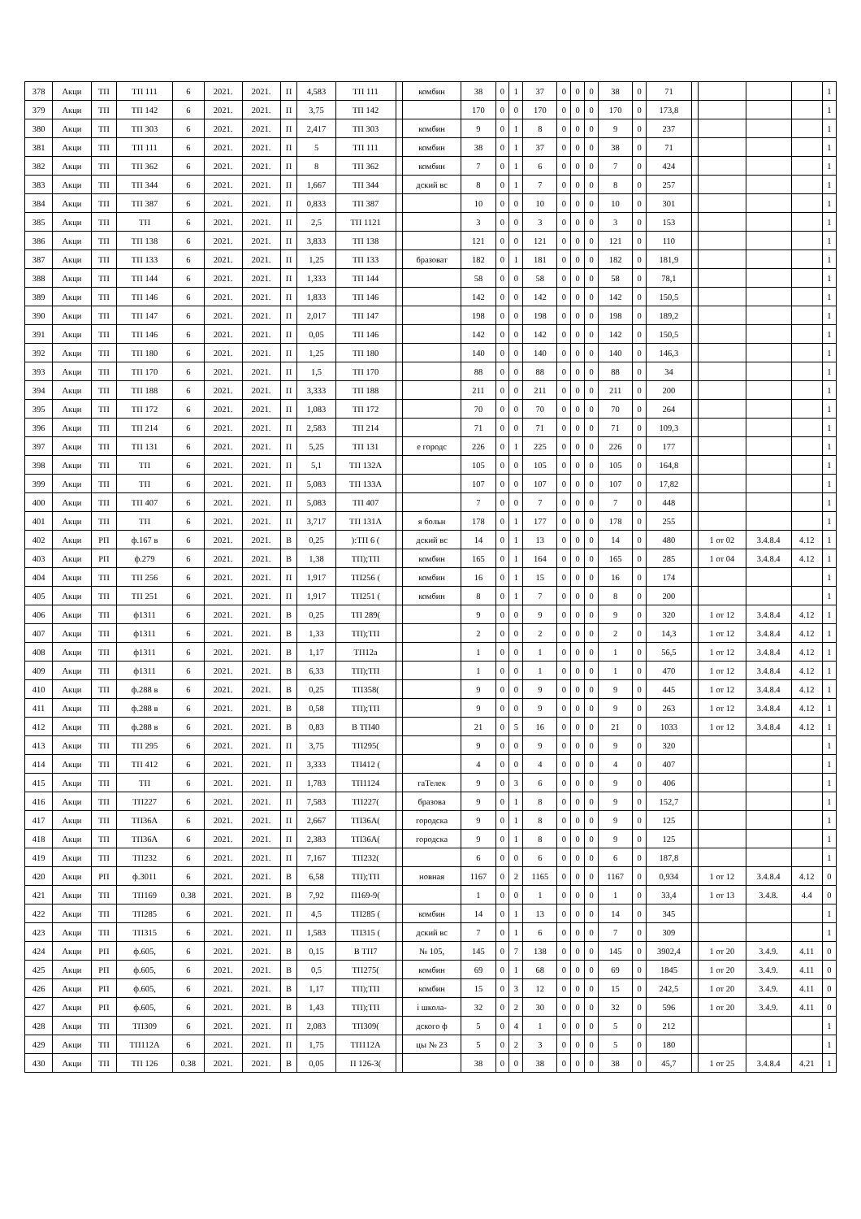| 378 | Акци | ТП | ТП 111 | 6 | 2021. | 2021. | П | 4,583 | ТП 111 | | комбин | 38 | 0 | 1 | 37 | 0 | 0 | 0 | 38 | 0 | 71 | | | | | 1 |
| 379 | Акци | ТП | ТП 142 | 6 | 2021. | 2021. | П | 3,75 | ТП 142 | | | 170 | 0 | 0 | 170 | 0 | 0 | 0 | 170 | 0 | 173,8 | | | | | 1 |
| 380 | Акци | ТП | ТП 303 | 6 | 2021. | 2021. | П | 2,417 | ТП 303 | | комбин | 9 | 0 | 1 | 8 | 0 | 0 | 0 | 9 | 0 | 237 | | | | | 1 |
| 381 | Акци | ТП | ТП 111 | 6 | 2021. | 2021. | П | 5 | ТП 111 | | комбин | 38 | 0 | 1 | 37 | 0 | 0 | 0 | 38 | 0 | 71 | | | | | 1 |
| 382 | Акци | ТП | ТП 362 | 6 | 2021. | 2021. | П | 8 | ТП 362 | | комбин | 7 | 0 | 1 | 6 | 0 | 0 | 0 | 7 | 0 | 424 | | | | | 1 |
| 383 | Акци | ТП | ТП 344 | 6 | 2021. | 2021. | П | 1,667 | ТП 344 | | дский вс | 8 | 0 | 1 | 7 | 0 | 0 | 0 | 8 | 0 | 257 | | | | | 1 |
| 384 | Акци | ТП | ТП 387 | 6 | 2021. | 2021. | П | 0,833 | ТП 387 | | | 10 | 0 | 0 | 10 | 0 | 0 | 0 | 10 | 0 | 301 | | | | | 1 |
| 385 | Акци | ТП | ТП | 6 | 2021. | 2021. | П | 2,5 | ТП 1121 | | | 3 | 0 | 0 | 3 | 0 | 0 | 0 | 3 | 0 | 153 | | | | | 1 |
| 386 | Акци | ТП | ТП 138 | 6 | 2021. | 2021. | П | 3,833 | ТП 138 | | | 121 | 0 | 0 | 121 | 0 | 0 | 0 | 121 | 0 | 110 | | | | | 1 |
| 387 | Акци | ТП | ТП 133 | 6 | 2021. | 2021. | П | 1,25 | ТП 133 | | бразоват | 182 | 0 | 1 | 181 | 0 | 0 | 0 | 182 | 0 | 181,9 | | | | | 1 |
| 388 | Акци | ТП | ТП 144 | 6 | 2021. | 2021. | П | 1,333 | ТП 144 | | | 58 | 0 | 0 | 58 | 0 | 0 | 0 | 58 | 0 | 78,1 | | | | | 1 |
| 389 | Акци | ТП | ТП 146 | 6 | 2021. | 2021. | П | 1,833 | ТП 146 | | | 142 | 0 | 0 | 142 | 0 | 0 | 0 | 142 | 0 | 150,5 | | | | | 1 |
| 390 | Акци | ТП | ТП 147 | 6 | 2021. | 2021. | П | 2,017 | ТП 147 | | | 198 | 0 | 0 | 198 | 0 | 0 | 0 | 198 | 0 | 189,2 | | | | | 1 |
| 391 | Акци | ТП | ТП 146 | 6 | 2021. | 2021. | П | 0,05 | ТП 146 | | | 142 | 0 | 0 | 142 | 0 | 0 | 0 | 142 | 0 | 150,5 | | | | | 1 |
| 392 | Акци | ТП | ТП 180 | 6 | 2021. | 2021. | П | 1,25 | ТП 180 | | | 140 | 0 | 0 | 140 | 0 | 0 | 0 | 140 | 0 | 146,3 | | | | | 1 |
| 393 | Акци | ТП | ТП 170 | 6 | 2021. | 2021. | П | 1,5 | ТП 170 | | | 88 | 0 | 0 | 88 | 0 | 0 | 0 | 88 | 0 | 34 | | | | | 1 |
| 394 | Акци | ТП | ТП 188 | 6 | 2021. | 2021. | П | 3,333 | ТП 188 | | | 211 | 0 | 0 | 211 | 0 | 0 | 0 | 211 | 0 | 200 | | | | | 1 |
| 395 | Акци | ТП | ТП 172 | 6 | 2021. | 2021. | П | 1,083 | ТП 172 | | | 70 | 0 | 0 | 70 | 0 | 0 | 0 | 70 | 0 | 264 | | | | | 1 |
| 396 | Акци | ТП | ТП 214 | 6 | 2021. | 2021. | П | 2,583 | ТП 214 | | | 71 | 0 | 0 | 71 | 0 | 0 | 0 | 71 | 0 | 109,3 | | | | | 1 |
| 397 | Акци | ТП | ТП 131 | 6 | 2021. | 2021. | П | 5,25 | ТП 131 | | е городс | 226 | 0 | 1 | 225 | 0 | 0 | 0 | 226 | 0 | 177 | | | | | 1 |
| 398 | Акци | ТП | ТП | 6 | 2021. | 2021. | П | 5,1 | ТП 132А | | | 105 | 0 | 0 | 105 | 0 | 0 | 0 | 105 | 0 | 164,8 | | | | | 1 |
| 399 | Акци | ТП | ТП | 6 | 2021. | 2021. | П | 5,083 | ТП 133А | | | 107 | 0 | 0 | 107 | 0 | 0 | 0 | 107 | 0 | 17,82 | | | | | 1 |
| 400 | Акци | ТП | ТП 407 | 6 | 2021. | 2021. | П | 5,083 | ТП 407 | | | 7 | 0 | 0 | 7 | 0 | 0 | 0 | 7 | 0 | 448 | | | | | 1 |
| 401 | Акци | ТП | ТП | 6 | 2021. | 2021. | П | 3,717 | ТП 131А | | я больн | 178 | 0 | 1 | 177 | 0 | 0 | 0 | 178 | 0 | 255 | | | | | 1 |
| 402 | Акци | РП | ф.167 в | 6 | 2021. | 2021. | В | 0,25 | ):ТП 6 ( | | дский вс | 14 | 0 | 1 | 13 | 0 | 0 | 0 | 14 | 0 | 480 | | 1 от 02 | 3.4.8.4 | 4.12 | 1 |
| 403 | Акци | РП | ф.279 | 6 | 2021. | 2021. | В | 1,38 | ТП);ТП | | комбин | 165 | 0 | 1 | 164 | 0 | 0 | 0 | 165 | 0 | 285 | | 1 от 04 | 3.4.8.4 | 4.12 | 1 |
| 404 | Акци | ТП | ТП 256 | 6 | 2021. | 2021. | П | 1,917 | ТП256 ( | | комбин | 16 | 0 | 1 | 15 | 0 | 0 | 0 | 16 | 0 | 174 | | | | | 1 |
| 405 | Акци | ТП | ТП 251 | 6 | 2021. | 2021. | П | 1,917 | ТП251 ( | | комбин | 8 | 0 | 1 | 7 | 0 | 0 | 0 | 8 | 0 | 200 | | | | | 1 |
| 406 | Акци | ТП | ф1311 | 6 | 2021. | 2021. | В | 0,25 | ТП 289( | | | 9 | 0 | 0 | 9 | 0 | 0 | 0 | 9 | 0 | 320 | | 1 от 12 | 3.4.8.4 | 4.12 | 1 |
| 407 | Акци | ТП | ф1311 | 6 | 2021. | 2021. | В | 1,33 | ТП);ТП | | | 2 | 0 | 0 | 2 | 0 | 0 | 0 | 2 | 0 | 14,3 | | 1 от 12 | 3.4.8.4 | 4.12 | 1 |
| 408 | Акци | ТП | ф1311 | 6 | 2021. | 2021. | В | 1,17 | ТП12а | | | 1 | 0 | 0 | 1 | 0 | 0 | 0 | 1 | 0 | 56,5 | | 1 от 12 | 3.4.8.4 | 4.12 | 1 |
| 409 | Акци | ТП | ф1311 | 6 | 2021. | 2021. | В | 6,33 | ТП);ТП | | | 1 | 0 | 0 | 1 | 0 | 0 | 0 | 1 | 0 | 470 | | 1 от 12 | 3.4.8.4 | 4.12 | 1 |
| 410 | Акци | ТП | ф.288 в | 6 | 2021. | 2021. | В | 0,25 | ТП358( | | | 9 | 0 | 0 | 9 | 0 | 0 | 0 | 9 | 0 | 445 | | 1 от 12 | 3.4.8.4 | 4.12 | 1 |
| 411 | Акци | ТП | ф.288 в | 6 | 2021. | 2021. | В | 0,58 | ТП);ТП | | | 9 | 0 | 0 | 9 | 0 | 0 | 0 | 9 | 0 | 263 | | 1 от 12 | 3.4.8.4 | 4.12 | 1 |
| 412 | Акци | ТП | ф.288 в | 6 | 2021. | 2021. | В | 0,83 | В ТП40 | | | 21 | 0 | 5 | 16 | 0 | 0 | 0 | 21 | 0 | 1033 | | 1 от 12 | 3.4.8.4 | 4.12 | 1 |
| 413 | Акци | ТП | ТП 295 | 6 | 2021. | 2021. | П | 3,75 | ТП295( | | | 9 | 0 | 0 | 9 | 0 | 0 | 0 | 9 | 0 | 320 | | | | | 1 |
| 414 | Акци | ТП | ТП 412 | 6 | 2021. | 2021. | П | 3,333 | ТП412 ( | | | 4 | 0 | 0 | 4 | 0 | 0 | 0 | 4 | 0 | 407 | | | | | 1 |
| 415 | Акци | ТП | ТП | 6 | 2021. | 2021. | П | 1,783 | ТП1124 | | гаТелек | 9 | 0 | 3 | 6 | 0 | 0 | 0 | 9 | 0 | 406 | | | | | 1 |
| 416 | Акци | ТП | ТП227 | 6 | 2021. | 2021. | П | 7,583 | ТП227( | | бразова | 9 | 0 | 1 | 8 | 0 | 0 | 0 | 9 | 0 | 152,7 | | | | | 1 |
| 417 | Акци | ТП | ТП36А | 6 | 2021. | 2021. | П | 2,667 | ТП36А( | | городска | 9 | 0 | 1 | 8 | 0 | 0 | 0 | 9 | 0 | 125 | | | | | 1 |
| 418 | Акци | ТП | ТП36А | 6 | 2021. | 2021. | П | 2,383 | ТП36А( | | городска | 9 | 0 | 1 | 8 | 0 | 0 | 0 | 9 | 0 | 125 | | | | | 1 |
| 419 | Акци | ТП | ТП232 | 6 | 2021. | 2021. | П | 7,167 | ТП232( | | | 6 | 0 | 0 | 6 | 0 | 0 | 0 | 6 | 0 | 187,8 | | | | | 1 |
| 420 | Акци | РП | ф.3011 | 6 | 2021. | 2021. | В | 6,58 | ТП);ТП | | новная | 1167 | 0 | 2 | 1165 | 0 | 0 | 0 | 1167 | 0 | 0,934 | | 1 от 12 | 3.4.8.4 | 4.12 | 0 |
| 421 | Акци | ТП | ТП169 | 0.38 | 2021. | 2021. | В | 7,92 | П169-9( | | | 1 | 0 | 0 | 1 | 0 | 0 | 0 | 1 | 0 | 33,4 | | 1 от 13 | 3.4.8. | 4.4 | 0 |
| 422 | Акци | ТП | ТП285 | 6 | 2021. | 2021. | П | 4,5 | ТП285 ( | | комбин | 14 | 0 | 1 | 13 | 0 | 0 | 0 | 14 | 0 | 345 | | | | | 1 |
| 423 | Акци | ТП | ТП315 | 6 | 2021. | 2021. | П | 1,583 | ТП315 ( | | дский вс | 7 | 0 | 1 | 6 | 0 | 0 | 0 | 7 | 0 | 309 | | | | | 1 |
| 424 | Акци | РП | ф.605, | 6 | 2021. | 2021. | В | 0,15 | В ТП7 | | № 105, | 145 | 0 | 7 | 138 | 0 | 0 | 0 | 145 | 0 | 3902,4 | | 1 от 20 | 3.4.9. | 4.11 | 0 |
| 425 | Акци | РП | ф.605, | 6 | 2021. | 2021. | В | 0,5 | ТП275( | | комбин | 69 | 0 | 1 | 68 | 0 | 0 | 0 | 69 | 0 | 1845 | | 1 от 20 | 3.4.9. | 4.11 | 0 |
| 426 | Акци | РП | ф.605, | 6 | 2021. | 2021. | В | 1,17 | ТП);ТП | | комбин | 15 | 0 | 3 | 12 | 0 | 0 | 0 | 15 | 0 | 242,5 | | 1 от 20 | 3.4.9. | 4.11 | 0 |
| 427 | Акци | РП | ф.605, | 6 | 2021. | 2021. | В | 1,43 | ТП);ТП | | і школа- | 32 | 0 | 2 | 30 | 0 | 0 | 0 | 32 | 0 | 596 | | 1 от 20 | 3.4.9. | 4.11 | 0 |
| 428 | Акци | ТП | ТП309 | 6 | 2021. | 2021. | П | 2,083 | ТП309( | | дского ф | 5 | 0 | 4 | 1 | 0 | 0 | 0 | 5 | 0 | 212 | | | | | 1 |
| 429 | Акци | ТП | ТП112А | 6 | 2021. | 2021. | П | 1,75 | ТП112А | | цы № 23 | 5 | 0 | 2 | 3 | 0 | 0 | 0 | 5 | 0 | 180 | | | | | 1 |
| 430 | Акци | ТП | ТП 126 | 0.38 | 2021. | 2021. | В | 0,05 | П 126-3( | | | 38 | 0 | 0 | 38 | 0 | 0 | 0 | 38 | 0 | 45,7 | | 1 от 25 | 3.4.8.4 | 4.21 | 1 |